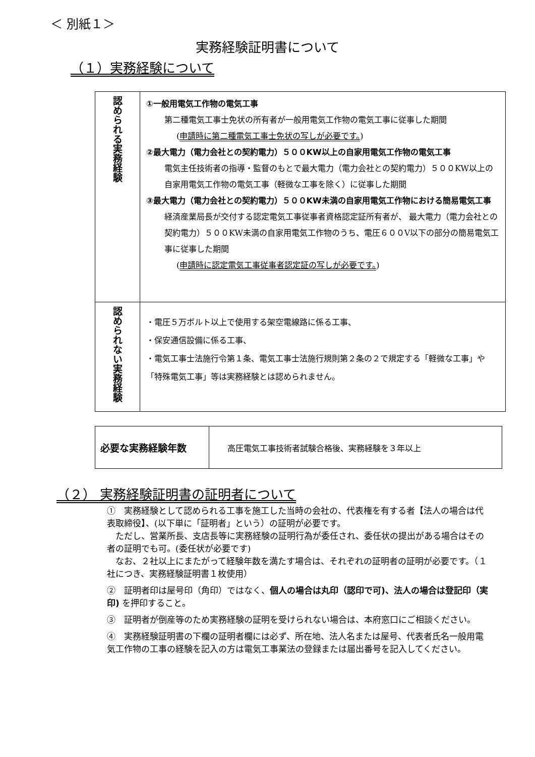＜ 別紙１＞
実務経験証明書について
（１）実務経験について
| 認められる実務経験 | ①一般用電気工作物の電気工事 第二種電気工事士免状の所有者が一般用電気工作物の電気工事に従事した期間 ( 申請時に第二種電気工事士免状の写しが必要です。 ) ②最大電力（電力会社との契約電力）５００KW以上の自家用電気工作物の電気工事 電気主任技術者の指導・監督のもとで最大電力（電力会社との契約電力）５００KW以上の自家用電気工作物の電気工事（軽微な工事を除く）に従事した期間 ③最大電力（電力会社との契約電力）５００KW未満の自家用電気工作物における簡易電気工事 経済産業局長が交付する認定電気工事従事者資格認定証所有者が、 最大電力（電力会社との契約電力）５００KW未満の自家用電気工作物のうち、電圧６００V以下の部分の簡易電気工事に従事した期間 ( 申請時に認定電気工事従事者認定証の写しが必要です。 ) |
| 認められない実務経験 | ・電圧５万ボルト以上で使用する架空電線路に係る工事、 ・保安通信設備に係る工事、 ・電気工事士法施行令第１条、電気工事士法施行規則第２条の２で規定する「軽微な工事」や「特殊電気工事」等は実務経験とは認められません。 |
| 必要な実務経験年数 | 高圧電気工事技術者試験合格後、実務経験を３年以上 |
（２） 実務経験証明書の証明者について
①　実務経験として認められる工事を施工した当時の会社の、代表権を有する者【法人の場合は代表取締役】、(以下単に「証明者」という）の証明が必要です。
　ただし、営業所長、支店長等に実務経験の証明行為が委任され、委任状の提出がある場合はその者の証明でも可。(委任状が必要です)
　なお、２社以上にまたがって経験年数を満たす場合は、それぞれの証明者の証明が必要です。（１社につき、実務経験証明書１枚使用）
②　証明者印は屋号印（角印）ではなく、個人の場合は丸印（認印で可)、法人の場合は登記印（実印) を押印すること。
③　証明者が倒産等のため実務経験の証明を受けられない場合は、本府窓口にご相談ください。
④　実務経験証明書の下欄の証明者欄には必ず、所在地、法人名または屋号、代表者氏名一般用電気工作物の工事の経験を記入の方は電気工事業法の登録または届出番号を記入してください。